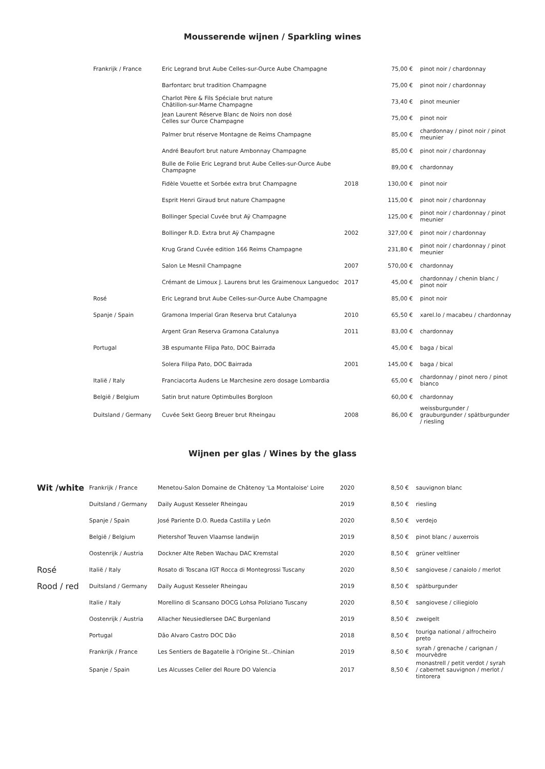Mousserende wijnen / Sparkling wines
| | Frankrijk / France | Eric Legrand brut Aube Celles-sur-Ource Aube Champagne | | 75,00 € | pinot noir / chardonnay |
| | | Barfontarc brut tradition Champagne | | 75,00 € | pinot noir / chardonnay |
| | | Charlot Père & Fils Spéciale brut nature Châtillon-sur-Marne Champagne | | 73,40 € | pinot meunier |
| | | Jean Laurent Réserve Blanc de Noirs non dosé Celles sur Ource Champagne | | 75,00 € | pinot noir |
| | | Palmer brut réserve Montagne de Reims Champagne | | 85,00 € | chardonnay / pinot noir / pinot meunier |
| | | André Beaufort brut nature Ambonnay Champagne | | 85,00 € | pinot noir / chardonnay |
| | | Bulle de Folie Eric Legrand brut Aube Celles-sur-Ource Aube Champagne | | 89,00 € | chardonnay |
| | | Fidèle Vouette et Sorbée extra brut Champagne | 2018 | 130,00 € | pinot noir |
| | | Esprit Henri Giraud brut nature Champagne | | 115,00 € | pinot noir / chardonnay |
| | | Bollinger Special Cuvée brut Aÿ Champagne | | 125,00 € | pinot noir / chardonnay / pinot meunier |
| | | Bollinger R.D. Extra brut Aÿ Champagne | 2002 | 327,00 € | pinot noir / chardonnay |
| | | Krug Grand Cuvée edition 166 Reims Champagne | | 231,80 € | pinot noir / chardonnay / pinot meunier |
| | | Salon Le Mesnil Champagne | 2007 | 570,00 € | chardonnay |
| | | Crémant de Limoux J. Laurens brut les Graimenoux Languedoc | 2017 | 45,00 € | chardonnay / chenin blanc / pinot noir |
| | Rosé | Eric Legrand brut Aube Celles-sur-Ource Aube Champagne | | 85,00 € | pinot noir |
| | Spanje / Spain | Gramona Imperial Gran Reserva brut Catalunya | 2010 | 65,50 € | xarel.lo / macabeu / chardonnay |
| | | Argent Gran Reserva Gramona Catalunya | 2011 | 83,00 € | chardonnay |
| | Portugal | 3B espumante Filipa Pato, DOC Bairrada | | 45,00 € | baga / bical |
| | | Solera Filipa Pato, DOC Bairrada | 2001 | 145,00 € | baga / bical |
| | Italië / Italy | Franciacorta Audens Le Marchesine zero dosage Lombardia | | 65,00 € | chardonnay / pinot nero / pinot bianco |
| | België / Belgium | Satin brut nature Optimbulles Borgloon | | 60,00 € | chardonnay |
| | Duitsland / Germany | Cuvée Sekt Georg Breuer brut Rheingau | 2008 | 86,00 € | weissburgunder / grauburgunder / spätburgunder / riesling |
Wijnen per glas / Wines by the glass
| Wit /white | Frankrijk / France | Menetou-Salon Domaine de Châtenoy 'La Montaloise' Loire | 2020 | 8,50 € | sauvignon blanc |
| | Duitsland / Germany | Daily August Kesseler Rheingau | 2019 | 8,50 € | riesling |
| | Spanje / Spain | José Pariente D.O. Rueda Castilla y León | 2020 | 8,50 € | verdejo |
| | België / Belgium | Pietershof Teuven Vlaamse landwijn | 2019 | 8,50 € | pinot blanc / auxerrois |
| | Oostenrijk / Austria | Dockner Alte Reben Wachau DAC Kremstal | 2020 | 8,50 € | grüner veltliner |
| Rosé | Italië / Italy | Rosato di Toscana IGT Rocca di Montegrossi Tuscany | 2020 | 8,50 € | sangiovese / canaiolo / merlot |
| Rood / red | Duitsland / Germany | Daily August Kesseler Rheingau | 2019 | 8,50 € | spätburgunder |
| | Italie / Italy | Morellino di Scansano DOCG Lohsa Poliziano Tuscany | 2020 | 8,50 € | sangiovese / ciliegiolo |
| | Oostenrijk / Austria | Allacher Neusiedlersee DAC Burgenland | 2019 | 8,50 € | zweigelt |
| | Portugal | Dão Alvaro Castro DOC Dão | 2018 | 8,50 € | touriga national / alfrocheiro preto |
| | Frankrijk / France | Les Sentiers de Bagatelle à l'Origine St..-Chinian | 2019 | 8,50 € | syrah / grenache / carignan / mourvèdre |
| | Spanje / Spain | Les Alcusses Celler del Roure DO Valencia | 2017 | 8,50 € | monastrell / petit verdot / syrah / cabernet sauvignon / merlot / tintorera |